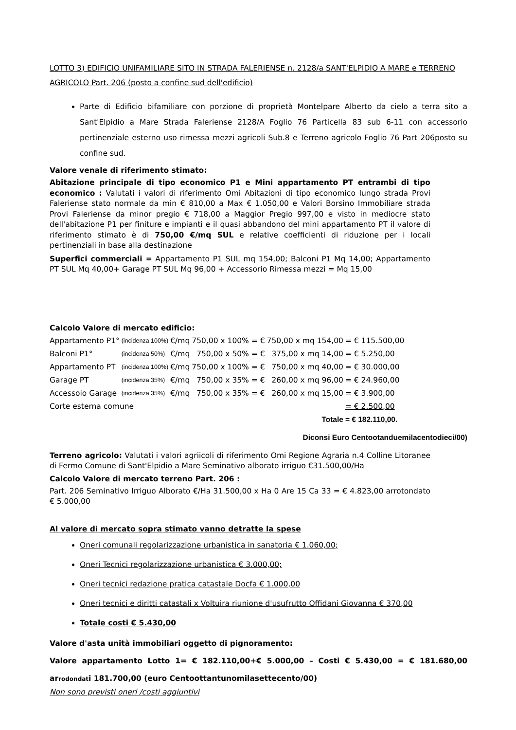LOTTO 3) EDIFICIO UNIFAMILIARE SITO IN STRADA FALERIENSE n. 2128/a SANT'ELPIDIO A MARE e TERRENO AGRICOLO Part. 206 (posto a confine sud dell'edificio)
Parte di Edificio bifamiliare con porzione di proprietà Montelpare Alberto da cielo a terra sito a Sant'Elpidio a Mare Strada Faleriense 2128/A Foglio 76 Particella 83 sub 6-11 con accessorio pertinenziale esterno uso rimessa mezzi agricoli Sub.8 e Terreno agricolo Foglio 76 Part 206posto su confine sud.
Valore venale di riferimento stimato:
Abitazione principale di tipo economico P1 e Mini appartamento PT entrambi di tipo economico : Valutati i valori di riferimento Omi Abitazioni di tipo economico lungo strada Provi Faleriense stato normale da min € 810,00 a Max € 1.050,00 e Valori Borsino Immobiliare strada Provi Faleriense da minor pregio € 718,00 a Maggior Pregio 997,00 e visto in mediocre stato dell'abitazione P1 per finiture e impianti e il quasi abbandono del mini appartamento PT il valore di riferimento stimato è di 750,00 €/mq SUL e relative coefficienti di riduzione per i locali pertinenziali in base alla destinazione
Superfici commerciali = Appartamento P1 SUL mq 154,00; Balconi P1 Mq 14,00; Appartamento PT SUL Mq 40,00+ Garage PT SUL Mq 96,00 + Accessorio Rimessa mezzi = Mq 15,00
Calcolo Valore di mercato edificio:
| Appartamento P1° | (incidenza 100%) | €/mq | 750,00 x 100% = € | 750,00 x mq 154,00 | = € 115.500,00 |
| Balconi P1° | (incidenza 50%) | €/mq | 750,00 x 50% = € | 375,00 x mq 14,00 | = € 5.250,00 |
| Appartamento PT | (incidenza 100%) | €/mq | 750,00 x 100% = € | 750,00 x mq 40,00 | = € 30.000,00 |
| Garage PT | (incidenza 35%) | €/mq | 750,00 x 35% = € | 260,00 x mq 96,00 | = € 24.960,00 |
| Accessoio Garage | (incidenza 35%) | €/mq | 750,00 x 35% = € | 260,00 x mq 15,00 | = € 3.900,00 |
| Corte esterna comune | | | | | = € 2.500,00 |
| Totale | | | | | = € 182.110,00. |
Diconsi Euro Centootanduemilacentodieci/00)
Terreno agricolo: Valutati i valori agriicoli di riferimento Omi Regione Agraria n.4 Colline Litoranee di Fermo Comune di Sant'Elpidio a Mare Seminativo alborato irriguo €31.500,00/Ha
Calcolo Valore di mercato terreno Part. 206 :
Part. 206 Seminativo Irriguo Alborato €/Ha 31.500,00 x Ha 0 Are 15 Ca 33 = € 4.823,00 arrotondato € 5.000,00
Al valore di mercato sopra stimato vanno detratte la spese
Oneri comunali regolarizzazione urbanistica in sanatoria € 1.060,00;
Oneri Tecnici regolarizzazione urbanistica € 3.000,00;
Oneri tecnici redazione pratica catastale Docfa € 1.000,00
Oneri tecnici e diritti catastali x Voltuira riunione d'usufrutto Offidani Giovanna € 370,00
Totale costi € 5.430,00
Valore d'asta unità immobiliari oggetto di pignoramento:
Valore appartamento Lotto 1= € 182.110,00+€ 5.000,00 – Costi € 5.430,00 = € 181.680,00 arrodondati 181.700,00 (euro Centoottantunomilasettecento/00)
Non sono previsti oneri /costi aggiuntivi